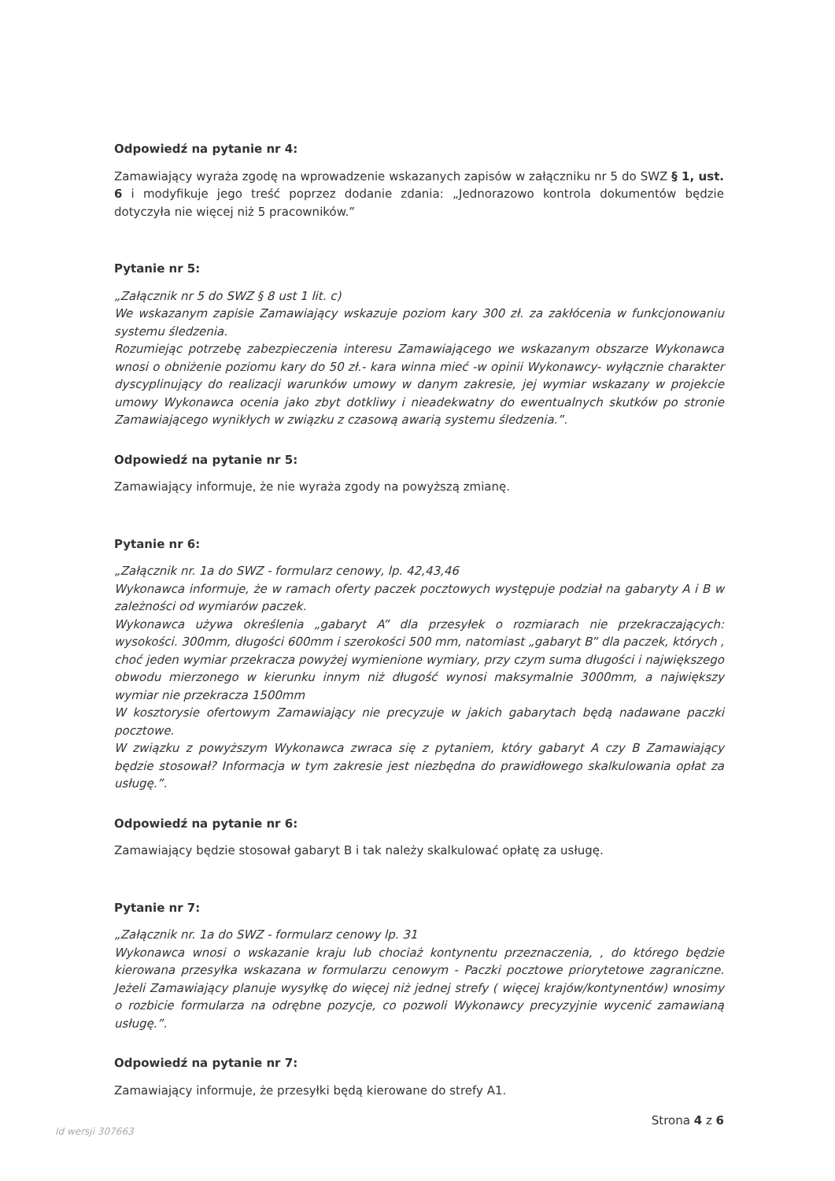Odpowiedź na pytanie nr 4:
Zamawiający wyraża zgodę na wprowadzenie wskazanych zapisów w załączniku nr 5 do SWZ § 1, ust. 6 i modyfikuje jego treść poprzez dodanie zdania: „Jednorazowo kontrola dokumentów będzie dotyczyła nie więcej niż 5 pracowników.”
Pytanie nr 5:
„Załącznik nr 5 do SWZ § 8 ust 1 lit. c)
We wskazanym zapisie Zamawiający wskazuje poziom kary 300 zł. za zakłócenia w funkcjonowaniu systemu śledzenia.
Rozumiejąc potrzebę zabezpieczenia interesu Zamawiającego we wskazanym obszarze Wykonawca wnosi o obniżenie poziomu kary do 50 zł.- kara winna mieć -w opinii Wykonawcy- wyłącznie charakter dyscyplinujący do realizacji warunków umowy w danym zakresie, jej wymiar wskazany w projekcie umowy Wykonawca ocenia jako zbyt dotkliwy i nieadekwatny do ewentualnych skutków po stronie Zamawiającego wynikłych w związku z czasową awarią systemu śledzenia.”.
Odpowiedź na pytanie nr 5:
Zamawiający informuje, że nie wyraża zgody na powyższą zmianę.
Pytanie nr 6:
„Załącznik nr. 1a do SWZ - formularz cenowy, lp. 42,43,46
Wykonawca informuje, że w ramach oferty paczek pocztowych występuje podział na gabaryty A i B w zależności od wymiarów paczek.
Wykonawca używa określenia „gabaryt A” dla przesyłek o rozmiarach nie przekraczających: wysokości. 300mm, długości 600mm i szerokości 500 mm, natomiast „gabaryt B” dla paczek, których , choć jeden wymiar przekracza powyżej wymienione wymiary, przy czym suma długości i największego obwodu mierzonego w kierunku innym niż długość wynosi maksymalnie 3000mm, a największy wymiar nie przekracza 1500mm
W kosztorysie ofertowym Zamawiający nie precyzuje w jakich gabarytach będą nadawane paczki pocztowe.
W związku z powyższym Wykonawca zwraca się z pytaniem, który gabaryt A czy B Zamawiający będzie stosował? Informacja w tym zakresie jest niezbędna do prawidłowego skalkulowania opłat za usługę.”.
Odpowiedź na pytanie nr 6:
Zamawiający będzie stosował gabaryt B i tak należy skalkulować opłatę za usługę.
Pytanie nr 7:
„Załącznik nr. 1a do SWZ - formularz cenowy lp. 31
Wykonawca wnosi o wskazanie kraju lub chociaż kontynentu przeznaczenia, , do którego będzie kierowana przesyłka wskazana w formularzu cenowym - Paczki pocztowe priorytetowe zagraniczne. Jeżeli Zamawiający planuje wysyłkę do więcej niż jednej strefy ( więcej krajów/kontynentów) wnosimy o rozbicie formularza na odrębne pozycje, co pozwoli Wykonawcy precyzyjnie wycenić zamawianą usługę.”.
Odpowiedź na pytanie nr 7:
Zamawiający informuje, że przesyłki będą kierowane do strefy A1.
Id wersji 307663 Strona 4 z 6